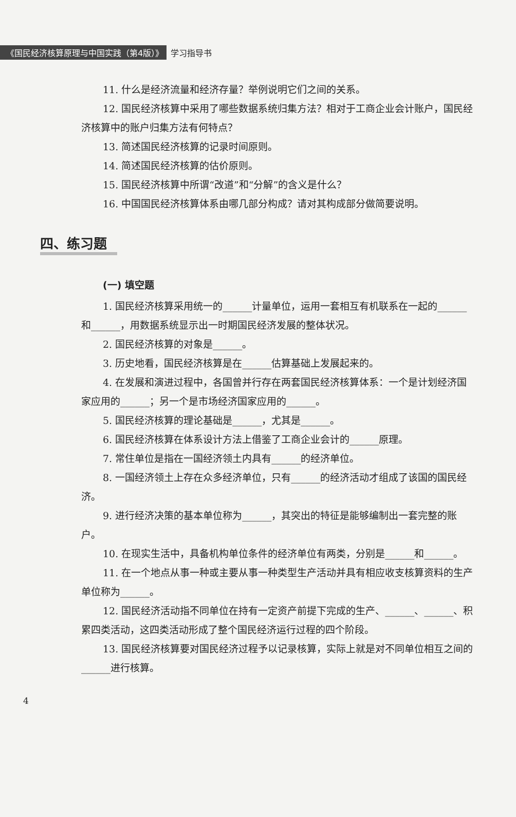《国民经济核算原理与中国实践（第4版）》 学习指导书
11. 什么是经济流量和经济存量？举例说明它们之间的关系。
12. 国民经济核算中采用了哪些数据系统归集方法？相对于工商企业会计账户，国民经济核算中的账户归集方法有何特点？
13. 简述国民经济核算的记录时间原则。
14. 简述国民经济核算的估价原则。
15. 国民经济核算中所谓“改道”和“分解”的含义是什么？
16. 中国国民经济核算体系由哪几部分构成？请对其构成部分做简要说明。
四、练习题
(一) 填空题
1. 国民经济核算采用统一的______计量单位，运用一套相互有机联系在一起的______和______，用数据系统显示出一时期国民经济发展的整体状况。
2. 国民经济核算的对象是______。
3. 历史地看，国民经济核算是在______估算基础上发展起来的。
4. 在发展和演进过程中，各国曾并行存在两套国民经济核算体系：一个是计划经济国家应用的______；另一个是市场经济国家应用的______。
5. 国民经济核算的理论基础是______，尤其是______。
6. 国民经济核算在体系设计方法上借鉴了工商企业会计的______原理。
7. 常住单位是指在一国经济领土内具有______的经济单位。
8. 一国经济领土上存在众多经济单位，只有______的经济活动才组成了该国的国民经济。
9. 进行经济决策的基本单位称为______，其突出的特征是能够编制出一套完整的账户。
10. 在现实生活中，具备机构单位条件的经济单位有两类，分别是______和______。
11. 在一个地点从事一种或主要从事一种类型生产活动并具有相应收支核算资料的生产单位称为______。
12. 国民经济活动指不同单位在持有一定资产前提下完成的生产、______、______、积累四类活动，这四类活动形成了整个国民经济运行过程的四个阶段。
13. 国民经济核算要对国民经济过程予以记录核算，实际上就是对不同单位相互之间的______进行核算。
4